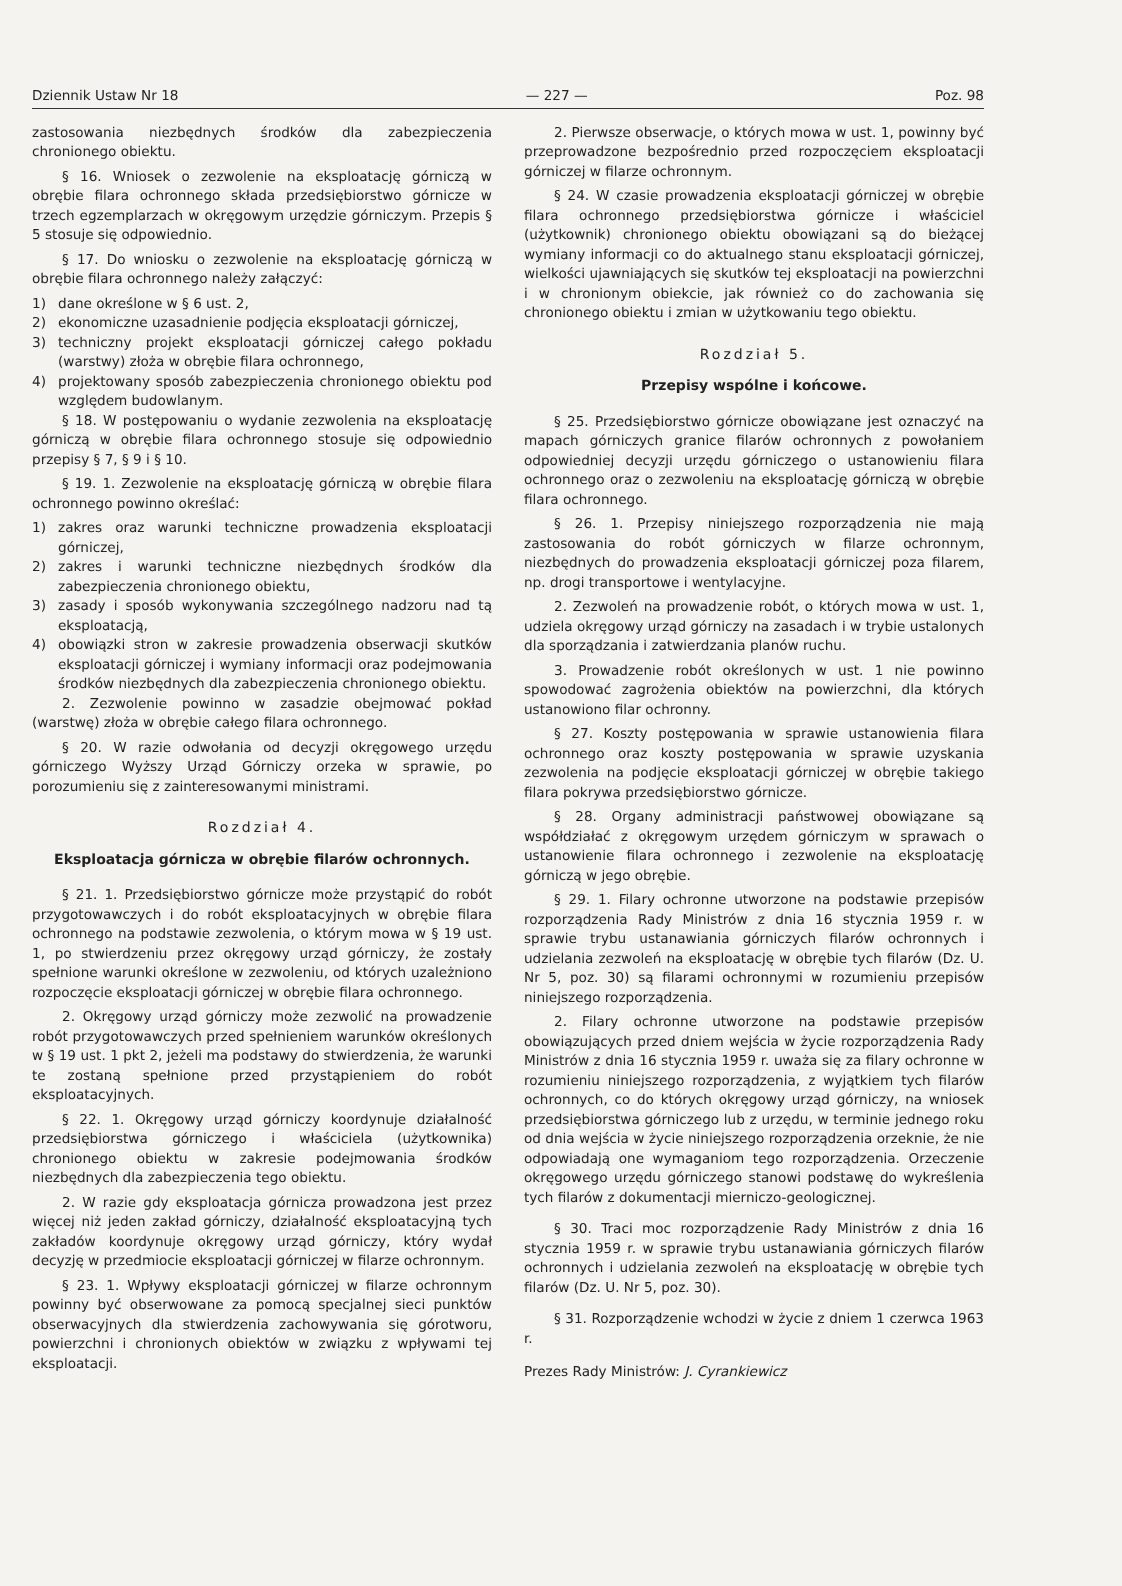Dziennik Ustaw Nr 18 — 227 — Poz. 98
zastosowania niezbędnych środków dla zabezpieczenia chronionego obiektu.
§ 16. Wniosek o zezwolenie na eksploatację górniczą w obrębie filara ochronnego składa przedsiębiorstwo górnicze w trzech egzemplarzach w okręgowym urzędzie górniczym. Przepis § 5 stosuje się odpowiednio.
§ 17. Do wniosku o zezwolenie na eksploatację górniczą w obrębie filara ochronnego należy załączyć:
1) dane określone w § 6 ust. 2,
2) ekonomiczne uzasadnienie podjęcia eksploatacji górniczej,
3) techniczny projekt eksploatacji górniczej całego pokładu (warstwy) złoża w obrębie filara ochronnego,
4) projektowany sposób zabezpieczenia chronionego obiektu pod względem budowlanym.
§ 18. W postępowaniu o wydanie zezwolenia na eksploatację górniczą w obrębie filara ochronnego stosuje się odpowiednio przepisy § 7, § 9 i § 10.
§ 19. 1. Zezwolenie na eksploatację górniczą w obrębie filara ochronnego powinno określać:
1) zakres oraz warunki techniczne prowadzenia eksploatacji górniczej,
2) zakres i warunki techniczne niezbędnych środków dla zabezpieczenia chronionego obiektu,
3) zasady i sposób wykonywania szczególnego nadzoru nad tą eksploatacją,
4) obowiązki stron w zakresie prowadzenia obserwacji skutków eksploatacji górniczej i wymiany informacji oraz podejmowania środków niezbędnych dla zabezpieczenia chronionego obiektu.
2. Zezwolenie powinno w zasadzie obejmować pokład (warstwę) złoża w obrębie całego filara ochronnego.
§ 20. W razie odwołania od decyzji okręgowego urzędu górniczego Wyższy Urząd Górniczy orzeka w sprawie, po porozumieniu się z zainteresowanymi ministrami.
Rozdział 4.
Eksploatacja górnicza w obrębie filarów ochronnych.
§ 21. 1. Przedsiębiorstwo górnicze może przystąpić do robót przygotowawczych i do robót eksploatacyjnych w obrębie filara ochronnego na podstawie zezwolenia, o którym mowa w § 19 ust. 1, po stwierdzeniu przez okręgowy urząd górniczy, że zostały spełnione warunki określone w zezwoleniu, od których uzależniono rozpoczęcie eksploatacji górniczej w obrębie filara ochronnego.
2. Okręgowy urząd górniczy może zezwolić na prowadzenie robót przygotowawczych przed spełnieniem warunków określonych w § 19 ust. 1 pkt 2, jeżeli ma podstawy do stwierdzenia, że warunki te zostaną spełnione przed przystąpieniem do robót eksploatacyjnych.
§ 22. 1. Okręgowy urząd górniczy koordynuje działalność przedsiębiorstwa górniczego i właściciela (użytkownika) chronionego obiektu w zakresie podejmowania środków niezbędnych dla zabezpieczenia tego obiektu.
2. W razie gdy eksploatacja górnicza prowadzona jest przez więcej niż jeden zakład górniczy, działalność eksploatacyjną tych zakładów koordynuje okręgowy urząd górniczy, który wydał decyzję w przedmiocie eksploatacji górniczej w filarze ochronnym.
§ 23. 1. Wpływy eksploatacji górniczej w filarze ochronnym powinny być obserwowane za pomocą specjalnej sieci punktów obserwacyjnych dla stwierdzenia zachowywania się górotworu, powierzchni i chronionych obiektów w związku z wpływami tej eksploatacji.
2. Pierwsze obserwacje, o których mowa w ust. 1, powinny być przeprowadzone bezpośrednio przed rozpoczęciem eksploatacji górniczej w filarze ochronnym.
§ 24. W czasie prowadzenia eksploatacji górniczej w obrębie filara ochronnego przedsiębiorstwa górnicze i właściciel (użytkownik) chronionego obiektu obowiązani są do bieżącej wymiany informacji co do aktualnego stanu eksploatacji górniczej, wielkości ujawniających się skutków tej eksploatacji na powierzchni i w chronionym obiekcie, jak również co do zachowania się chronionego obiektu i zmian w użytkowaniu tego obiektu.
Rozdział 5.
Przepisy wspólne i końcowe.
§ 25. Przedsiębiorstwo górnicze obowiązane jest oznaczyć na mapach górniczych granice filarów ochronnych z powołaniem odpowiedniej decyzji urzędu górniczego o ustanowieniu filara ochronnego oraz o zezwoleniu na eksploatację górniczą w obrębie filara ochronnego.
§ 26. 1. Przepisy niniejszego rozporządzenia nie mają zastosowania do robót górniczych w filarze ochronnym, niezbędnych do prowadzenia eksploatacji górniczej poza filarem, np. drogi transportowe i wentylacyjne.
2. Zezwoleń na prowadzenie robót, o których mowa w ust. 1, udziela okręgowy urząd górniczy na zasadach i w trybie ustalonych dla sporządzania i zatwierdzania planów ruchu.
3. Prowadzenie robót określonych w ust. 1 nie powinno spowodować zagrożenia obiektów na powierzchni, dla których ustanowiono filar ochronny.
§ 27. Koszty postępowania w sprawie ustanowienia filara ochronnego oraz koszty postępowania w sprawie uzyskania zezwolenia na podjęcie eksploatacji górniczej w obrębie takiego filara pokrywa przedsiębiorstwo górnicze.
§ 28. Organy administracji państwowej obowiązane są współdziałać z okręgowym urzędem górniczym w sprawach o ustanowienie filara ochronnego i zezwolenie na eksploatację górniczą w jego obrębie.
§ 29. 1. Filary ochronne utworzone na podstawie przepisów rozporządzenia Rady Ministrów z dnia 16 stycznia 1959 r. w sprawie trybu ustanawiania górniczych filarów ochronnych i udzielania zezwoleń na eksploatację w obrębie tych filarów (Dz. U. Nr 5, poz. 30) są filarami ochronnymi w rozumieniu przepisów niniejszego rozporządzenia.
2. Filary ochronne utworzone na podstawie przepisów obowiązujących przed dniem wejścia w życie rozporządzenia Rady Ministrów z dnia 16 stycznia 1959 r. uważa się za filary ochronne w rozumieniu niniejszego rozporządzenia, z wyjątkiem tych filarów ochronnych, co do których okręgowy urząd górniczy, na wniosek przedsiębiorstwa górniczego lub z urzędu, w terminie jednego roku od dnia wejścia w życie niniejszego rozporządzenia orzeknie, że nie odpowiadają one wymaganiom tego rozporządzenia. Orzeczenie okręgowego urzędu górniczego stanowi podstawę do wykreślenia tych filarów z dokumentacji mierniczo-geologicznej.
§ 30. Traci moc rozporządzenie Rady Ministrów z dnia 16 stycznia 1959 r. w sprawie trybu ustanawiania górniczych filarów ochronnych i udzielania zezwoleń na eksploatację w obrębie tych filarów (Dz. U. Nr 5, poz. 30).
§ 31. Rozporządzenie wchodzi w życie z dniem 1 czerwca 1963 r.
Prezes Rady Ministrów: J. Cyrankiewicz